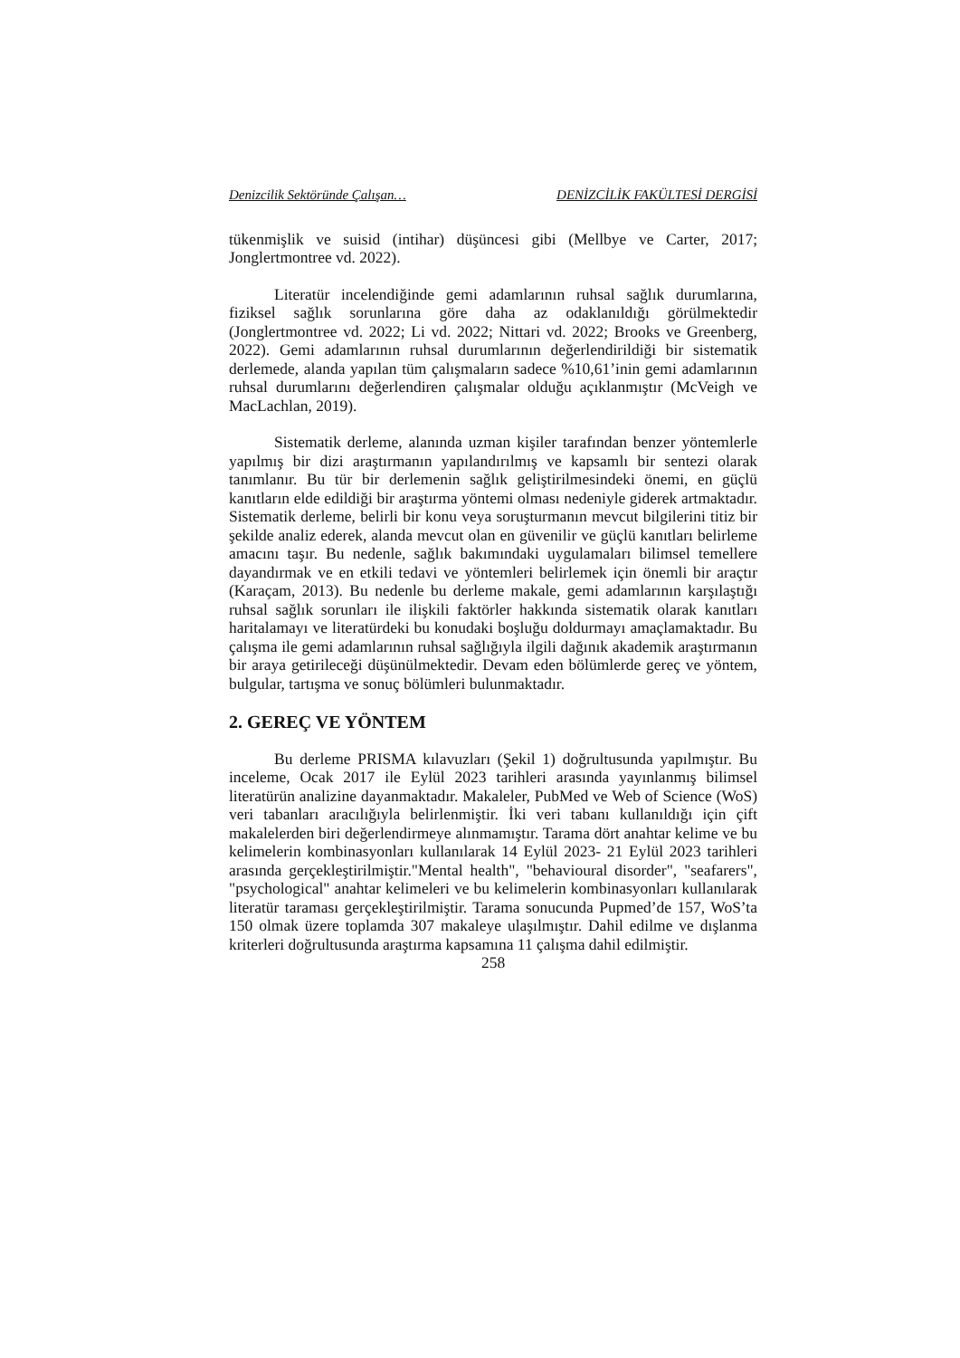Denizcilik Sektöründe Çalışan… DENİZCİLİK FAKÜLTESİ DERGİSİ
tükenmişlik ve suisid (intihar) düşüncesi gibi (Mellbye ve Carter, 2017; Jonglertmontree vd. 2022).
Literatür incelendiğinde gemi adamlarının ruhsal sağlık durumlarına, fiziksel sağlık sorunlarına göre daha az odaklanıldığı görülmektedir (Jonglertmontree vd. 2022; Li vd. 2022; Nittari vd. 2022; Brooks ve Greenberg, 2022). Gemi adamlarının ruhsal durumlarının değerlendirildiği bir sistematik derlemede, alanda yapılan tüm çalışmaların sadece %10,61’inin gemi adamlarının ruhsal durumlarını değerlendiren çalışmalar olduğu açıklanmıştır (McVeigh ve MacLachlan, 2019).
Sistematik derleme, alanında uzman kişiler tarafından benzer yöntemlerle yapılmış bir dizi araştırmanın yapılandırılmış ve kapsamlı bir sentezi olarak tanımlanır. Bu tür bir derlemenin sağlık geliştirilmesindeki önemi, en güçlü kanıtların elde edildiği bir araştırma yöntemi olması nedeniyle giderek artmaktadır. Sistematik derleme, belirli bir konu veya soruşturmanın mevcut bilgilerini titiz bir şekilde analiz ederek, alanda mevcut olan en güvenilir ve güçlü kanıtları belirleme amacını taşır. Bu nedenle, sağlık bakımındaki uygulamaları bilimsel temellere dayandırmak ve en etkili tedavi ve yöntemleri belirlemek için önemli bir araçtır (Karaçam, 2013). Bu nedenle bu derleme makale, gemi adamlarının karşılaştığı ruhsal sağlık sorunları ile ilişkili faktörler hakkında sistematik olarak kanıtları haritalamayı ve literatürdeki bu konudaki boşluğu doldurmayı amaçlamaktadır. Bu çalışma ile gemi adamlarının ruhsal sağlığıyla ilgili dağınık akademik araştırmanın bir araya getirileceği düşünülmektedir. Devam eden bölümlerde gereç ve yöntem, bulgular, tartışma ve sonuç bölümleri bulunmaktadır.
2. GEREÇ VE YÖNTEM
Bu derleme PRISMA kılavuzları (Şekil 1) doğrultusunda yapılmıştır. Bu inceleme, Ocak 2017 ile Eylül 2023 tarihleri arasında yayınlanmış bilimsel literatürün analizine dayanmaktadır. Makaleler, PubMed ve Web of Science (WoS) veri tabanları aracılığıyla belirlenmiştir. İki veri tabanı kullanıldığı için çift makalelerden biri değerlendirmeye alınmamıştır. Tarama dört anahtar kelime ve bu kelimelerin kombinasyonları kullanılarak 14 Eylül 2023- 21 Eylül 2023 tarihleri arasında gerçekleştirilmiştir."Mental health", "behavioural disorder", "seafarers", "psychological" anahtar kelimeleri ve bu kelimelerin kombinasyonları kullanılarak literatür taraması gerçekleştirilmiştir. Tarama sonucunda Pupmed’de 157, WoS’ta 150 olmak üzere toplamda 307 makaleye ulaşılmıştır. Dahil edilme ve dışlanma kriterleri doğrultusunda araştırma kapsamına 11 çalışma dahil edilmiştir.
258